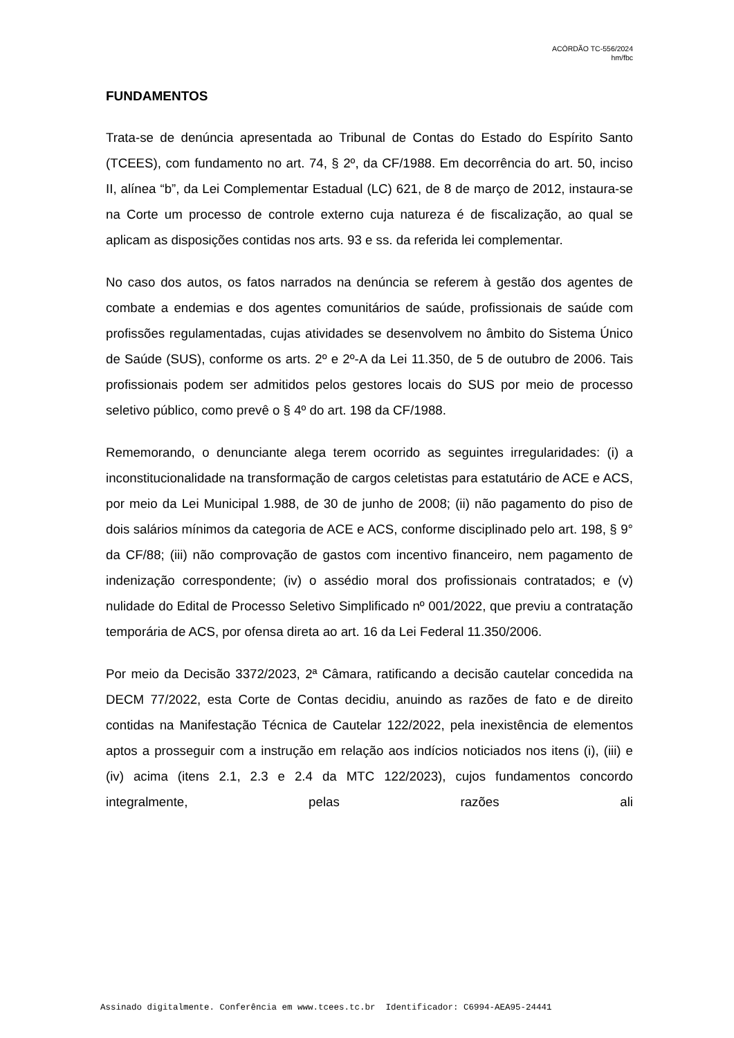ACÓRDÃO TC-556/2024
hm/fbc
FUNDAMENTOS
Trata-se de denúncia apresentada ao Tribunal de Contas do Estado do Espírito Santo (TCEES), com fundamento no art. 74, § 2º, da CF/1988. Em decorrência do art. 50, inciso II, alínea “b”, da Lei Complementar Estadual (LC) 621, de 8 de março de 2012, instaura-se na Corte um processo de controle externo cuja natureza é de fiscalização, ao qual se aplicam as disposições contidas nos arts. 93 e ss. da referida lei complementar.
No caso dos autos, os fatos narrados na denúncia se referem à gestão dos agentes de combate a endemias e dos agentes comunitários de saúde, profissionais de saúde com profissões regulamentadas, cujas atividades se desenvolvem no âmbito do Sistema Único de Saúde (SUS), conforme os arts. 2º e 2º-A da Lei 11.350, de 5 de outubro de 2006. Tais profissionais podem ser admitidos pelos gestores locais do SUS por meio de processo seletivo público, como prevê o § 4º do art. 198 da CF/1988.
Rememorando, o denunciante alega terem ocorrido as seguintes irregularidades: (i) a inconstitucionalidade na transformação de cargos celetistas para estatutário de ACE e ACS, por meio da Lei Municipal 1.988, de 30 de junho de 2008; (ii) não pagamento do piso de dois salários mínimos da categoria de ACE e ACS, conforme disciplinado pelo art. 198, § 9° da CF/88; (iii) não comprovação de gastos com incentivo financeiro, nem pagamento de indenização correspondente; (iv) o assédio moral dos profissionais contratados; e (v) nulidade do Edital de Processo Seletivo Simplificado nº 001/2022, que previu a contratação temporária de ACS, por ofensa direta ao art. 16 da Lei Federal 11.350/2006.
Por meio da Decisão 3372/2023, 2ª Câmara, ratificando a decisão cautelar concedida na DECM 77/2022, esta Corte de Contas decidiu, anuindo as razões de fato e de direito contidas na Manifestação Técnica de Cautelar 122/2022, pela inexistência de elementos aptos a prosseguir com a instrução em relação aos indícios noticiados nos itens (i), (iii) e (iv) acima (itens 2.1, 2.3 e 2.4 da MTC 122/2023), cujos fundamentos concordo integralmente, pelas razões ali
Assinado digitalmente. Conferência em www.tcees.tc.br Identificador: C6994-AEA95-24441